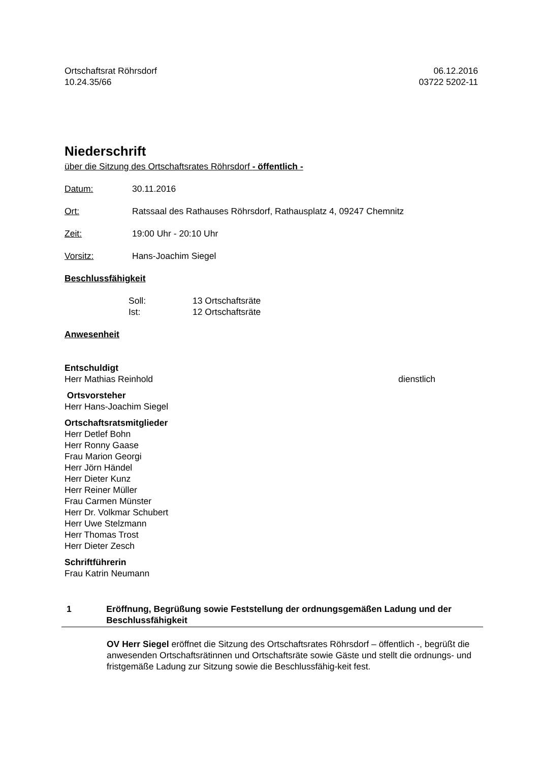Ortschaftsrat Röhrsdorf 06.12.2016
10.24.35/66 03722 5202-11
Niederschrift
über die Sitzung des Ortschaftsrates Röhrsdorf - öffentlich -
Datum: 30.11.2016
Ort: Ratssaal des Rathauses Röhrsdorf, Rathausplatz 4, 09247 Chemnitz
Zeit: 19:00 Uhr - 20:10 Uhr
Vorsitz: Hans-Joachim Siegel
Beschlussfähigkeit
Soll: 13 Ortschaftsräte
Ist: 12 Ortschaftsräte
Anwesenheit
Entschuldigt
Herr Mathias Reinhold dienstlich
Ortsvorsteher
Herr Hans-Joachim Siegel
Ortschaftsratsmitglieder
Herr Detlef Bohn
Herr Ronny Gaase
Frau Marion Georgi
Herr Jörn Händel
Herr Dieter Kunz
Herr Reiner Müller
Frau Carmen Münster
Herr Dr. Volkmar Schubert
Herr Uwe Stelzmann
Herr Thomas Trost
Herr Dieter Zesch
Schriftführerin
Frau Katrin Neumann
1 Eröffnung, Begrüßung sowie Feststellung der ordnungsgemäßen Ladung und der Beschlussfähigkeit
OV Herr Siegel eröffnet die Sitzung des Ortschaftsrates Röhrsdorf – öffentlich -, begrüßt die anwesenden Ortschaftsrätinnen und Ortschaftsräte sowie Gäste und stellt die ordnungs- und fristgemäße Ladung zur Sitzung sowie die Beschlussfähig-keit fest.